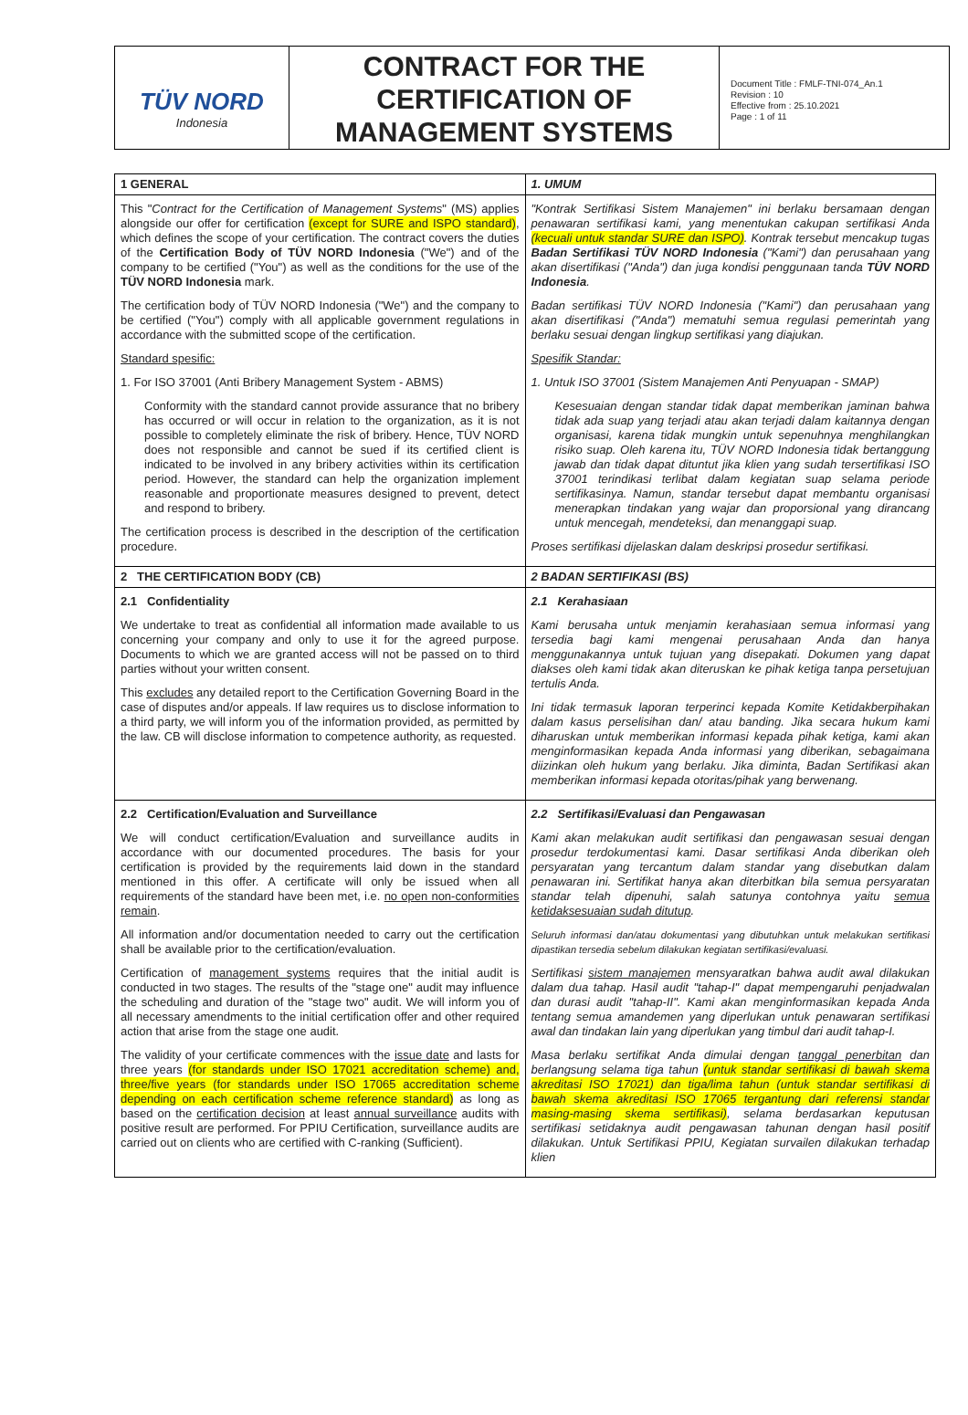TÜV NORD
Indonesia
CONTRACT FOR THE CERTIFICATION OF MANAGEMENT SYSTEMS
Document Title : FMLF-TNI-074_An.1
Revision : 10
Effective from : 25.10.2021
Page : 1 of 11
| 1 GENERAL | 1. UMUM |
| This " Contract for the Certification of Management Systems " (MS) applies alongside our offer for certification (except for SURE and ISPO standard) , which defines the scope of your certification. The contract covers the duties of the Certification Body of TÜV NORD Indonesia ("We") and of the company to be certified ("You") as well as the conditions for the use of the TÜV NORD Indonesia mark. The certification body of TÜV NORD Indonesia ("We") and the company to be certified ("You") comply with all applicable government regulations in accordance with the submitted scope of the certification. Standard spesific: 1. For ISO 37001 (Anti Bribery Management System - ABMS) Conformity with the standard cannot provide assurance that no bribery has occurred or will occur in relation to the organization, as it is not possible to completely eliminate the risk of bribery. Hence, TÜV NORD does not responsible and cannot be sued if its certified client is indicated to be involved in any bribery activities within its certification period. However, the standard can help the organization implement reasonable and proportionate measures designed to prevent, detect and respond to bribery. The certification process is described in the description of the certification procedure. | "Kontrak Sertifikasi Sistem Manajemen" ini berlaku bersamaan dengan penawaran sertifikasi kami, yang menentukan cakupan sertifikasi Anda (kecuali untuk standar SURE dan ISPO) . Kontrak tersebut mencakup tugas Badan Sertifikasi TÜV NORD Indonesia ("Kami") dan perusahaan yang akan disertifikasi ("Anda") dan juga kondisi penggunaan tanda TÜV NORD Indonesia . Badan sertifikasi TÜV NORD Indonesia ("Kami") dan perusahaan yang akan disertifikasi ("Anda") mematuhi semua regulasi pemerintah yang berlaku sesuai dengan lingkup sertifikasi yang diajukan. Spesifik Standar: 1. Untuk ISO 37001 (Sistem Manajemen Anti Penyuapan - SMAP) Kesesuaian dengan standar tidak dapat memberikan jaminan bahwa tidak ada suap yang terjadi atau akan terjadi dalam kaitannya dengan organisasi, karena tidak mungkin untuk sepenuhnya menghilangkan risiko suap. Oleh karena itu, TÜV NORD Indonesia tidak bertanggung jawab dan tidak dapat dituntut jika klien yang sudah tersertifikasi ISO 37001 terindikasi terlibat dalam kegiatan suap selama periode sertifikasinya. Namun, standar tersebut dapat membantu organisasi menerapkan tindakan yang wajar dan proporsional yang dirancang untuk mencegah, mendeteksi, dan menanggapi suap. Proses sertifikasi dijelaskan dalam deskripsi prosedur sertifikasi. |
| 2 THE CERTIFICATION BODY (CB) | 2 BADAN SERTIFIKASI (BS) |
| 2.1 Confidentiality We undertake to treat as confidential all information made available to us concerning your company and only to use it for the agreed purpose. Documents to which we are granted access will not be passed on to third parties without your written consent. This excludes any detailed report to the Certification Governing Board in the case of disputes and/or appeals. If law requires us to disclose information to a third party, we will inform you of the information provided, as permitted by the law. CB will disclose information to competence authority, as requested. | 2.1 Kerahasiaan Kami berusaha untuk menjamin kerahasiaan semua informasi yang tersedia bagi kami mengenai perusahaan Anda dan hanya menggunakannya untuk tujuan yang disepakati. Dokumen yang dapat diakses oleh kami tidak akan diteruskan ke pihak ketiga tanpa persetujuan tertulis Anda. Ini tidak termasuk laporan terperinci kepada Komite Ketidakberpihakan dalam kasus perselisihan dan/ atau banding. Jika secara hukum kami diharuskan untuk memberikan informasi kepada pihak ketiga, kami akan menginformasikan kepada Anda informasi yang diberikan, sebagaimana diizinkan oleh hukum yang berlaku. Jika diminta, Badan Sertifikasi akan memberikan informasi kepada otoritas/pihak yang berwenang. |
| 2.2 Certification/Evaluation and Surveillance We will conduct certification/Evaluation and surveillance audits in accordance with our documented procedures. The basis for your certification is provided by the requirements laid down in the standard mentioned in this offer. A certificate will only be issued when all requirements of the standard have been met, i.e. no open non-conformities remain . All information and/or documentation needed to carry out the certification shall be available prior to the certification/evaluation. Certification of management systems requires that the initial audit is conducted in two stages. The results of the "stage one" audit may influence the scheduling and duration of the "stage two" audit. We will inform you of all necessary amendments to the initial certification offer and other required action that arise from the stage one audit. The validity of your certificate commences with the issue date and lasts for three years (for standards under ISO 17021 accreditation scheme) and, three/five years (for standards under ISO 17065 accreditation scheme depending on each certification scheme reference standard) as long as based on the certification decision at least annual surveillance audits with positive result are performed. For PPIU Certification, surveillance audits are carried out on clients who are certified with C-ranking (Sufficient). | 2.2 Sertifikasi/Evaluasi dan Pengawasan Kami akan melakukan audit sertifikasi dan pengawasan sesuai dengan prosedur terdokumentasi kami. Dasar sertifikasi Anda diberikan oleh persyaratan yang tercantum dalam standar yang disebutkan dalam penawaran ini. Sertifikat hanya akan diterbitkan bila semua persyaratan standar telah dipenuhi, salah satunya contohnya yaitu semua ketidaksesuaian sudah ditutup . Seluruh informasi dan/atau dokumentasi yang dibutuhkan untuk melakukan sertifikasi dipastikan tersedia sebelum dilakukan kegiatan sertifikasi/evaluasi. Sertifikasi sistem manajemen mensyaratkan bahwa audit awal dilakukan dalam dua tahap. Hasil audit "tahap-I" dapat mempengaruhi penjadwalan dan durasi audit "tahap-II". Kami akan menginformasikan kepada Anda tentang semua amandemen yang diperlukan untuk penawaran sertifikasi awal dan tindakan lain yang diperlukan yang timbul dari audit tahap-I. Masa berlaku sertifikat Anda dimulai dengan tanggal penerbitan dan berlangsung selama tiga tahun (untuk standar sertifikasi di bawah skema akreditasi ISO 17021) dan tiga/lima tahun (untuk standar sertifikasi di bawah skema akreditasi ISO 17065 tergantung dari referensi standar masing-masing skema sertifikasi) , selama berdasarkan keputusan sertifikasi setidaknya audit pengawasan tahunan dengan hasil positif dilakukan. Untuk Sertifikasi PPIU, Kegiatan survailen dilakukan terhadap klien |